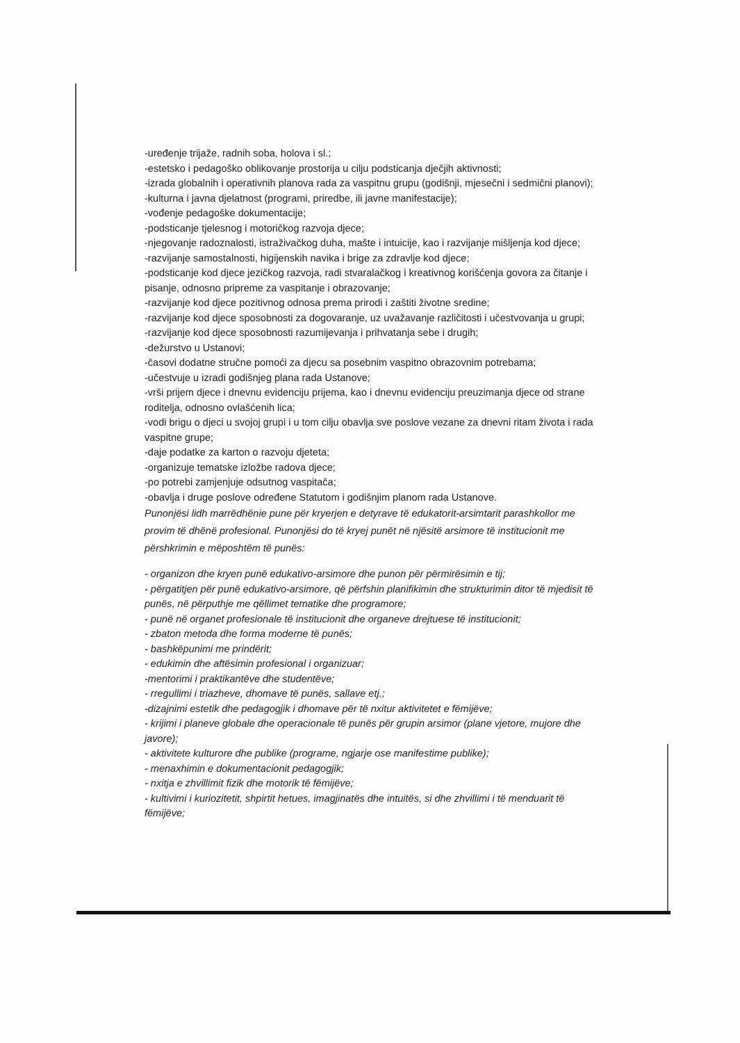-uređenje trijaže, radnih soba, holova i sl.;
-estetsko i pedagoško oblikovanje prostorija u cilju podsticanja dječjih aktivnosti;
-izrada globalnih i operativnih planova rada za vaspitnu grupu (godišnji, mjesečni i sedmični planovi);
-kulturna i javna djelatnost (programi, priredbe, ili javne manifestacije);
-vođenje pedagoške dokumentacije;
-podsticanje tjelesnog i motoričkog razvoja djece;
-njegovanje radoznalosti, istraživačkog duha, mašte i intuicije, kao i razvijanje mišljenja kod djece;
-razvijanje samostalnosti, higijenskih navika i brige za zdravlje kod djece;
-podsticanje kod djece jezičkog razvoja, radi stvaralačkog i kreativnog korišćenja govora za čitanje i pisanje, odnosno pripreme za vaspitanje i obrazovanje;
-razvijanje kod djece pozitivnog odnosa prema prirodi i zaštiti životne sredine;
-razvijanje kod djece sposobnosti za dogovaranje, uz uvažavanje različitosti i učestvovanja u grupi;
-razvijanje kod djece sposobnosti razumijevanja i prihvatanja sebe i drugih;
-dežurstvo u Ustanovi;
-časovi dodatne stručne pomoći za djecu sa posebnim vaspitno obrazovnim potrebama;
-učestvuje u izradi godišnjeg plana rada Ustanove;
-vrši prijem djece i dnevnu evidenciju prijema, kao i dnevnu evidenciju preuzimanja djece od strane roditelja, odnosno ovlašćenih lica;
-vodi brigu o djeci u svojoj grupi i u tom cilju obavlja sve poslove vezane za dnevni ritam života i rada vaspitne grupe;
-daje podatke za karton o razvoju djeteta;
-organizuje tematske izložbe radova djece;
-po potrebi zamjenjuje odsutnog vaspitača;
-obavlja i druge poslove određene Statutom i godišnjim planom rada Ustanove.
Punonjësi lidh marrëdhënie pune për kryerjen e detyrave të edukatorit-arsimtarit parashkollor me provim të dhënë profesional. Punonjësi do të kryej punët në njësitë arsimore të institucionit me përshkrimin e mëposhtëm të punës:
- organizon dhe kryen punë edukativo-arsimore dhe punon për përmirësimin e tij;
- përgatitjen për punë edukativo-arsimore, që përfshin planifikimin dhe strukturimin ditor të mjedisit të punës, në përputhje me qëllimet tematike dhe programore;
- punë në organet profesionale të institucionit dhe organeve drejtuese të institucionit;
- zbaton metoda dhe forma moderne të punës;
- bashkëpunimi me prindërit;
- edukimin dhe aftësimin profesional i organizuar;
-mentorimi i praktikantëve dhe studentëve;
- rregullimi i triazheve, dhomave të punës, sallave etj.;
-dizajnimi estetik dhe pedagogjik i dhomave për të nxitur aktivitetet e fëmijëve;
- krijimi i planeve globale dhe operacionale të punës për grupin arsimor (plane vjetore, mujore dhe javore);
- aktivitete kulturore dhe publike (programe, ngjarje ose manifestime publike);
- menaxhimin e dokumentacionit pedagogjik;
- nxitja e zhvillimit fizik dhe motorik të fëmijëve;
- kultivimi i kuriozitetit, shpirtit hetues, imagjinatës dhe intuitës, si dhe zhvillimi i të menduarit të fëmijëve;